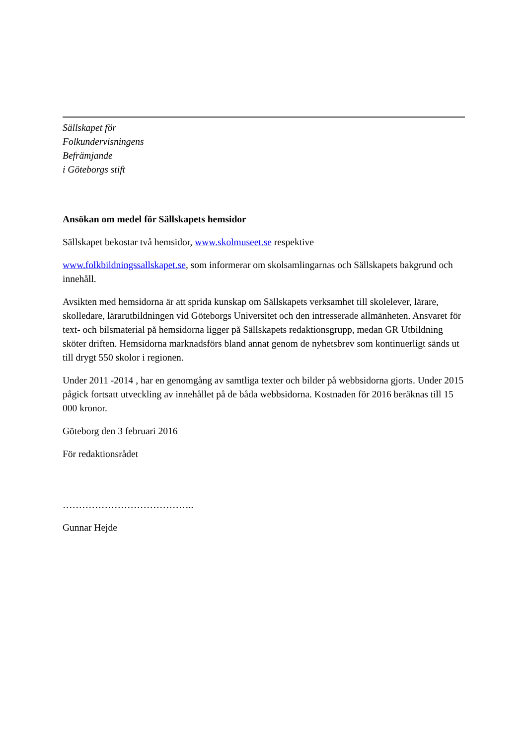Sällskapet för
Folkundervisningens
Befrämjande
i Göteborgs stift
Ansökan om medel för Sällskapets hemsidor
Sällskapet bekostar två hemsidor, www.skolmuseet.se respektive
www.folkbildningssallskapet.se, som informerar om skolsamlingarnas och Sällskapets bakgrund och innehåll.
Avsikten med hemsidorna är att sprida kunskap om Sällskapets verksamhet till skolelever, lärare, skolledare, lärarutbildningen vid Göteborgs Universitet och den intresserade allmänheten. Ansvaret för text- och bilsmaterial på hemsidorna ligger på Sällskapets redaktionsgrupp, medan GR Utbildning sköter driften. Hemsidorna marknadsförs bland annat genom de nyhetsbrev som kontinuerligt sänds ut till drygt 550 skolor i regionen.
Under 2011 -2014 , har en genomgång av samtliga texter och bilder på webbsidorna gjorts. Under 2015 pågick fortsatt utveckling av innehållet på de båda webbsidorna. Kostnaden för 2016 beräknas till 15 000 kronor.
Göteborg den 3 februari 2016
För redaktionsrådet
…………………………………..
Gunnar Hejde